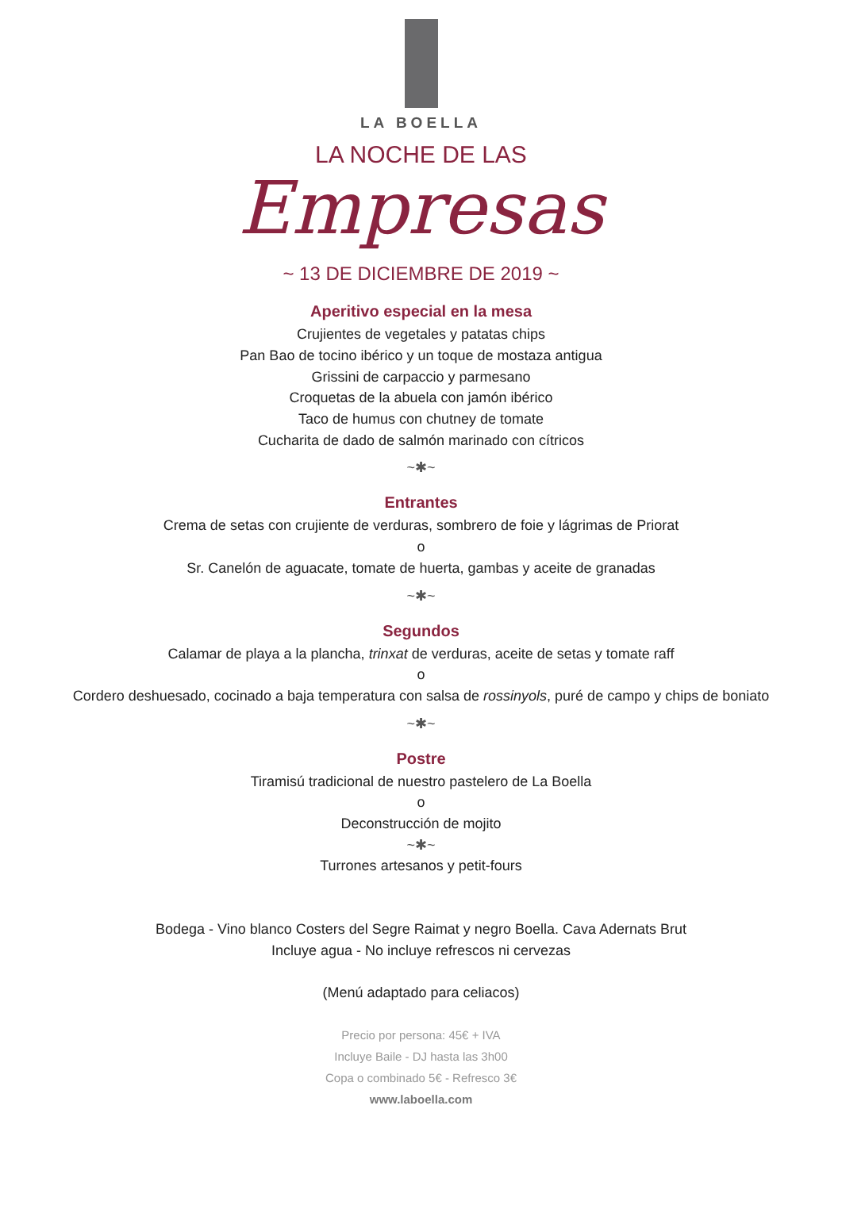LA BOELLA
LA NOCHE DE LAS
Empresas
~ 13 DE DICIEMBRE DE 2019 ~
Aperitivo especial en la mesa
Crujientes de vegetales y patatas chips
Pan Bao de tocino ibérico y un toque de mostaza antigua
Grissini de carpaccio y parmesano
Croquetas de la abuela con jamón ibérico
Taco de humus con chutney de tomate
Cucharita de dado de salmón marinado con cítricos
~✱~
Entrantes
Crema de setas con crujiente de verduras, sombrero de foie y lágrimas de Priorat
o
Sr. Canelón de aguacate, tomate de huerta, gambas y aceite de granadas
~✱~
Segundos
Calamar de playa a la plancha, trinxat de verduras, aceite de setas y tomate raff
o
Cordero deshuesado, cocinado a baja temperatura con salsa de rossinyols, puré de campo y chips de boniato
~✱~
Postre
Tiramisú tradicional de nuestro pastelero de La Boella
o
Deconstrucción de mojito
~✱~
Turrones artesanos y petit-fours
Bodega - Vino blanco Costers del Segre Raimat y negro Boella. Cava Adernats Brut
Incluye agua - No incluye refrescos ni cervezas
(Menú adaptado para celiacos)
Precio por persona: 45€ + IVA
Incluye Baile - DJ hasta las 3h00
Copa o combinado 5€ - Refresco 3€
www.laboella.com